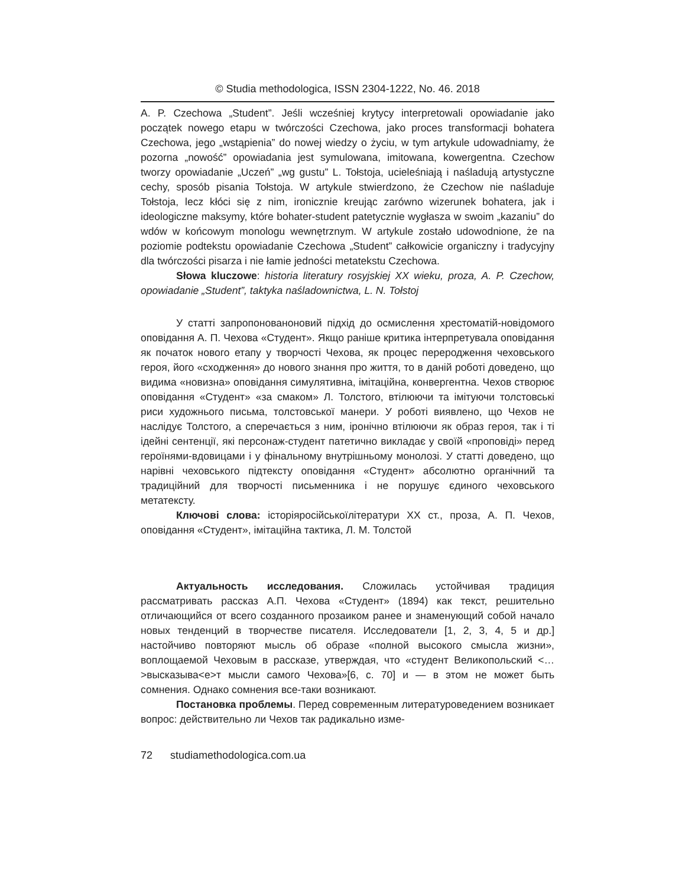© Studia methodologica, ISSN 2304-1222, No. 46. 2018
A. P. Czechowa „Student”. Jeśli wcześniej krytycy interpretowali opowiadanie jako początek nowego etapu w twórczości Czechowa, jako proces transformacji bohatera Czechowa, jego „wstąpienia” do nowej wiedzy o życiu, w tym artykule udowadniamy, że pozorna „nowość” opowiadania jest symulowana, imitowana, kowergentna. Czechow tworzy opowiadanie „Uczeń” „wg gustu” L. Tołstoja, ucieleśniają i naśladują artystyczne cechy, sposób pisania Tołstoja. W artykule stwierdzono, że Czechow nie naśladuje Tołstoja, lecz kłóci się z nim, ironicznie kreując zarówno wizerunek bohatera, jak i ideologiczne maksymy, które bohater-student patetycznie wygłasza w swoim „kazaniu” do wdów w końcowym monologu wewnętrznym. W artykule zostało udowodnione, że na poziomie podtekstu opowiadanie Czechowa „Student” całkowicie organiczny i tradycyjny dla twórczości pisarza i nie łamie jedności metatekstu Czechowa.
Słowa kluczowe: historia literatury rosyjskiej XX wieku, proza, A. P. Czechow, opowiadanie „Student”, taktyka naśladownictwa, L. N. Tołstoj
У статті запропонованоновий підхід до осмислення хрестоматій-новідомого оповідання А. П. Чехова «Студент». Якщо раніше критика інтерпретувала оповідання як початок нового етапу у творчості Чехова, як процес переродження чеховського героя, його «сходження» до нового знання про життя, то в даній роботі доведено, що видима «новизна» оповідання симулятивна, імітаційна, конвергентна. Чехов створює оповідання «Студент» «за смаком» Л. Толстого, втілюючи та імітуючи толстовські риси художнього письма, толстовської манери. У роботі виявлено, що Чехов не наслідує Толстого, а сперечається з ним, іронічно втілюючи як образ героя, так і ті ідейні сентенції, які персонаж-студент патетично викладає у своїй «проповіді» перед героїнями-вдовицами і у фінальному внутрішньому монолозі. У статті доведено, що нарівні чеховського підтексту оповідання «Студент» абсолютно органічний та традиційний для творчості письменника і не порушує єдиного чеховського метатексту.
Ключові слова: історіяросійськоїлітератури XX ст., проза, А. П. Чехов, оповідання «Студент», імітаційна тактика, Л. М. Толстой
Актуальность исследования. Сложилась устойчивая традиция рассматривать рассказ А.П. Чехова «Студент» (1894) как текст, решительно отличающийся от всего созданного прозаиком ранее и знаменующий собой начало новых тенденций в творчестве писателя. Исследователи [1, 2, 3, 4, 5 и др.] настойчиво повторяют мысль об образе «полной высокого смысла жизни», воплощаемой Чеховым в рассказе, утверждая, что «студент Великопольский <…>высказыва<е>т мысли самого Чехова»[6, с. 70] и — в этом не может быть сомнения. Однако сомнения все-таки возникают.
Постановка проблемы. Перед современным литературоведением возникает вопрос: действительно ли Чехов так радикально изме-
72 studiamethodologica.com.ua